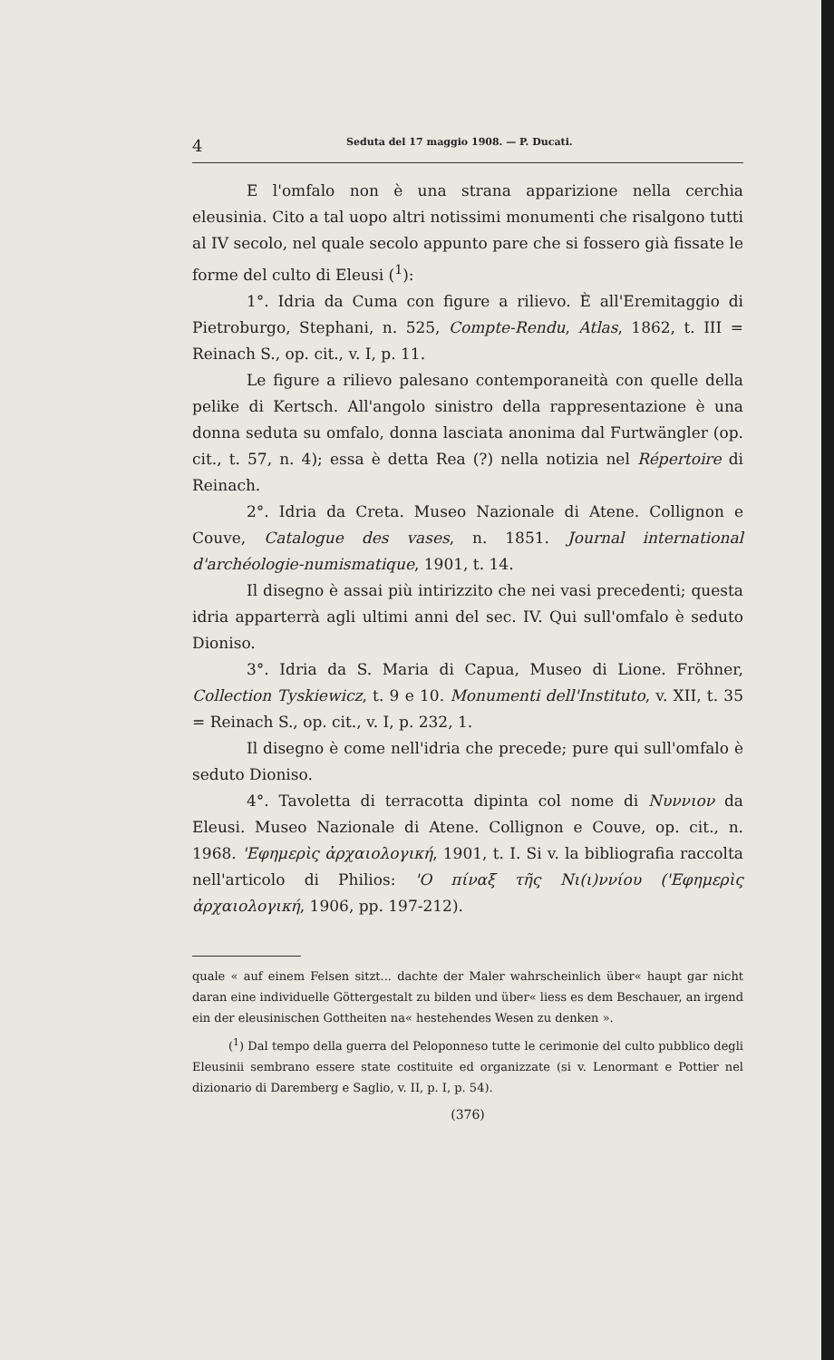4 Seduta del 17 maggio 1908. — P. Ducati.
E l'omfalo non è una strana apparizione nella cerchia eleusinia. Cito a tal uopo altri notissimi monumenti che risalgono tutti al IV secolo, nel quale secolo appunto pare che si fossero già fissate le forme del culto di Eleusi (<sup>1</sup>):
1°. Idria da Cuma con figure a rilievo. È all'Eremitaggio di Pietroburgo, Stephani, n. 525, Compte-Rendu, Atlas, 1862, t. III = Reinach S., op. cit., v. I, p. 11.
Le figure a rilievo palesano contemporaneità con quelle della pelike di Kertsch. All'angolo sinistro della rappresentazione è una donna seduta su omfalo, donna lasciata anonima dal Furtwängler (op. cit., t. 57, n. 4); essa è detta Rea (?) nella notizia nel Répertoire di Reinach.
2°. Idria da Creta. Museo Nazionale di Atene. Collignon e Couve, Catalogue des vases, n. 1851. Journal international d'archéologie-numismatique, 1901, t. 14.
Il disegno è assai più intirizzito che nei vasi precedenti; questa idria apparterrà agli ultimi anni del sec. IV. Qui sull'omfalo è seduto Dioniso.
3°. Idria da S. Maria di Capua, Museo di Lione. Fröhner, Collection Tyskiewicz, t. 9 e 10. Monumenti dell'Instituto, v. XII, t. 35 = Reinach S., op. cit., v. I, p. 232, 1.
Il disegno è come nell'idria che precede; pure qui sull'omfalo è seduto Dioniso.
4°. Tavoletta di terracotta dipinta col nome di Νυννιον da Eleusi. Museo Nazionale di Atene. Collignon e Couve, op. cit., n. 1968. 'Εφημερὶς ἀρχαιολογική, 1901, t. I. Si v. la bibliografia raccolta nell'articolo di Philios: 'Ο πίναξ τῆς Νι(ι)ννίου ('Εφημερὶς ἀρχαιολογική, 1906, pp. 197-212).
quale « auf einem Felsen sitzt... dachte der Maler wahrscheinlich über« haupt gar nicht daran eine individuelle Göttergestalt zu bilden und über« liess es dem Beschauer, an irgend ein der eleusinischen Gottheiten na« hestehendes Wesen zu denken ».
(<sup>1</sup>) Dal tempo della guerra del Peloponneso tutte le cerimonie del culto pubblico degli Eleusinii sembrano essere state costituite ed organizzate (si v. Lenormant e Pottier nel dizionario di Daremberg e Saglio, v. II, p. I, p. 54).
(376)